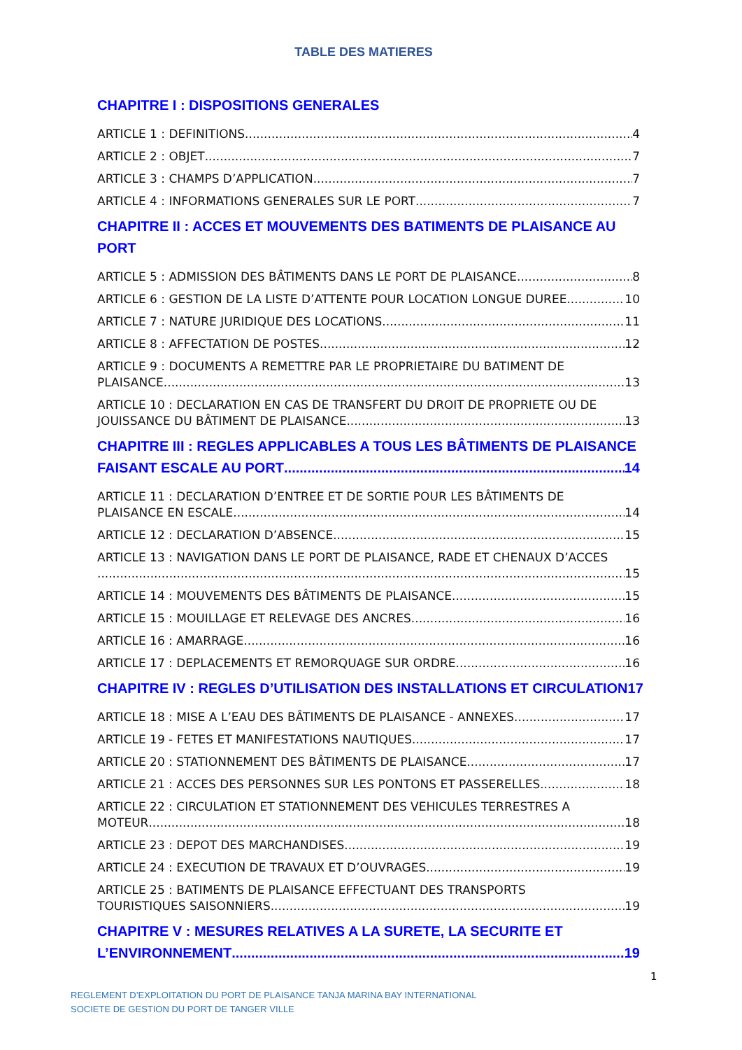TABLE DES MATIERES
CHAPITRE I : DISPOSITIONS GENERALES
ARTICLE 1 : DEFINITIONS 4
ARTICLE 2 : OBJET 7
ARTICLE 3 : CHAMPS D’APPLICATION 7
ARTICLE 4 : INFORMATIONS GENERALES SUR LE PORT 7
CHAPITRE II : ACCES ET MOUVEMENTS DES BATIMENTS DE PLAISANCE AU PORT
ARTICLE 5 : ADMISSION DES BÂTIMENTS DANS LE PORT DE PLAISANCE 8
ARTICLE 6 : GESTION DE LA LISTE D’ATTENTE POUR LOCATION LONGUE DUREE 10
ARTICLE 7 : NATURE JURIDIQUE DES LOCATIONS 11
ARTICLE 8 : AFFECTATION DE POSTES 12
ARTICLE 9 : DOCUMENTS A REMETTRE PAR LE PROPRIETAIRE DU BATIMENT DE
PLAISANCE 13
ARTICLE 10 : DECLARATION EN CAS DE TRANSFERT DU DROIT DE PROPRIETE OU DE
JOUISSANCE DU BÂTIMENT DE PLAISANCE 13
CHAPITRE III : REGLES APPLICABLES A TOUS LES BÂTIMENTS DE PLAISANCE
FAISANT ESCALE AU PORT 14
ARTICLE 11 : DECLARATION D’ENTREE ET DE SORTIE POUR LES BÂTIMENTS DE
PLAISANCE EN ESCALE 14
ARTICLE 12 : DECLARATION D’ABSENCE 15
ARTICLE 13 : NAVIGATION DANS LE PORT DE PLAISANCE, RADE ET CHENAUX D’ACCES
15
ARTICLE 14 : MOUVEMENTS DES BÂTIMENTS DE PLAISANCE 15
ARTICLE 15 : MOUILLAGE ET RELEVAGE DES ANCRES 16
ARTICLE 16 : AMARRAGE 16
ARTICLE 17 : DEPLACEMENTS ET REMORQUAGE SUR ORDRE 16
CHAPITRE IV : REGLES D’UTILISATION DES INSTALLATIONS ET CIRCULATION 17
ARTICLE 18 : MISE A L’EAU DES BÂTIMENTS DE PLAISANCE - ANNEXES 17
ARTICLE 19 - FETES ET MANIFESTATIONS NAUTIQUES 17
ARTICLE 20 : STATIONNEMENT DES BÂTIMENTS DE PLAISANCE 17
ARTICLE 21 : ACCES DES PERSONNES SUR LES PONTONS ET PASSERELLES 18
ARTICLE 22 : CIRCULATION ET STATIONNEMENT DES VEHICULES TERRESTRES A
MOTEUR 18
ARTICLE 23 : DEPOT DES MARCHANDISES 19
ARTICLE 24 : EXECUTION DE TRAVAUX ET D’OUVRAGES 19
ARTICLE 25 : BATIMENTS DE PLAISANCE EFFECTUANT DES TRANSPORTS
TOURISTIQUES SAISONNIERS 19
CHAPITRE V : MESURES RELATIVES A LA SURETE, LA SECURITE ET
L’ENVIRONNEMENT 19
1
REGLEMENT D’EXPLOITATION DU PORT DE PLAISANCE TANJA MARINA BAY INTERNATIONAL
SOCIETE DE GESTION DU PORT DE TANGER VILLE